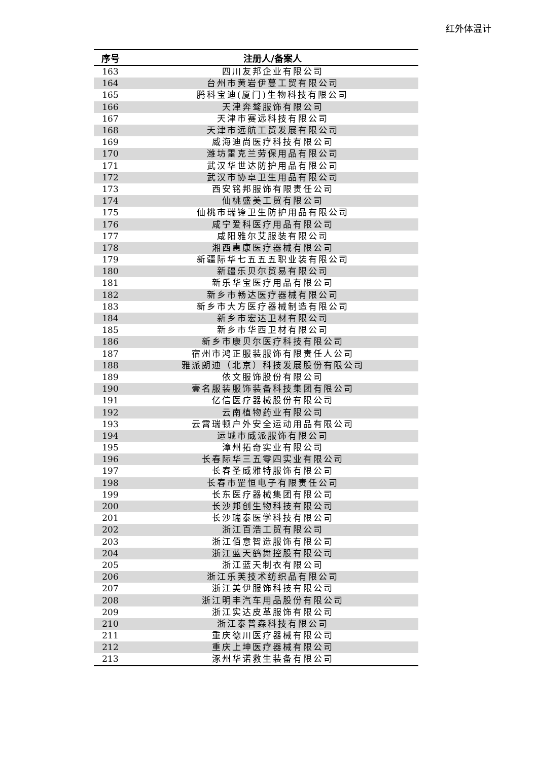红外体温计
| 序号 | 注册人/备案人 |
| --- | --- |
| 163 | 四川友邦企业有限公司 |
| 164 | 台州市黄岩伊蔓工贸有限公司 |
| 165 | 腾科宝迪(厦门)生物科技有限公司 |
| 166 | 天津奔骜服饰有限公司 |
| 167 | 天津市赛远科技有限公司 |
| 168 | 天津市远航工贸发展有限公司 |
| 169 | 威海迪尚医疗科技有限公司 |
| 170 | 潍坊雷克兰劳保用品有限公司 |
| 171 | 武汉华世达防护用品有限公司 |
| 172 | 武汉市协卓卫生用品有限公司 |
| 173 | 西安铭邦服饰有限责任公司 |
| 174 | 仙桃盛美工贸有限公司 |
| 175 | 仙桃市瑞锋卫生防护用品有限公司 |
| 176 | 咸宁爱科医疗用品有限公司 |
| 177 | 咸阳雅尔艾服装有限公司 |
| 178 | 湘西惠康医疗器械有限公司 |
| 179 | 新疆际华七五五五职业装有限公司 |
| 180 | 新疆乐贝尔贸易有限公司 |
| 181 | 新乐华宝医疗用品有限公司 |
| 182 | 新乡市畅达医疗器械有限公司 |
| 183 | 新乡市大方医疗器械制造有限公司 |
| 184 | 新乡市宏达卫材有限公司 |
| 185 | 新乡市华西卫材有限公司 |
| 186 | 新乡市康贝尔医疗科技有限公司 |
| 187 | 宿州市鸿正服装服饰有限责任人公司 |
| 188 | 雅派朗迪（北京）科技发展股份有限公司 |
| 189 | 依文服饰股份有限公司 |
| 190 | 壹名服装服饰装备科技集团有限公司 |
| 191 | 亿信医疗器械股份有限公司 |
| 192 | 云南植物药业有限公司 |
| 193 | 云霄瑞顿户外安全运动用品有限公司 |
| 194 | 运城市威派服饰有限公司 |
| 195 | 漳州拓奇实业有限公司 |
| 196 | 长春际华三五零四实业有限公司 |
| 197 | 长春圣威雅特服饰有限公司 |
| 198 | 长春市罡恒电子有限责任公司 |
| 199 | 长东医疗器械集团有限公司 |
| 200 | 长沙邦创生物科技有限公司 |
| 201 | 长沙瑞泰医学科技有限公司 |
| 202 | 浙江百浩工贸有限公司 |
| 203 | 浙江佰意智造服饰有限公司 |
| 204 | 浙江蓝天鹤舞控股有限公司 |
| 205 | 浙江蓝天制衣有限公司 |
| 206 | 浙江乐芙技术纺织品有限公司 |
| 207 | 浙江美伊服饰科技有限公司 |
| 208 | 浙江明丰汽车用品股份有限公司 |
| 209 | 浙江实达皮革服饰有限公司 |
| 210 | 浙江泰普森科技有限公司 |
| 211 | 重庆德川医疗器械有限公司 |
| 212 | 重庆上坤医疗器械有限公司 |
| 213 | 涿州华诺救生装备有限公司 |